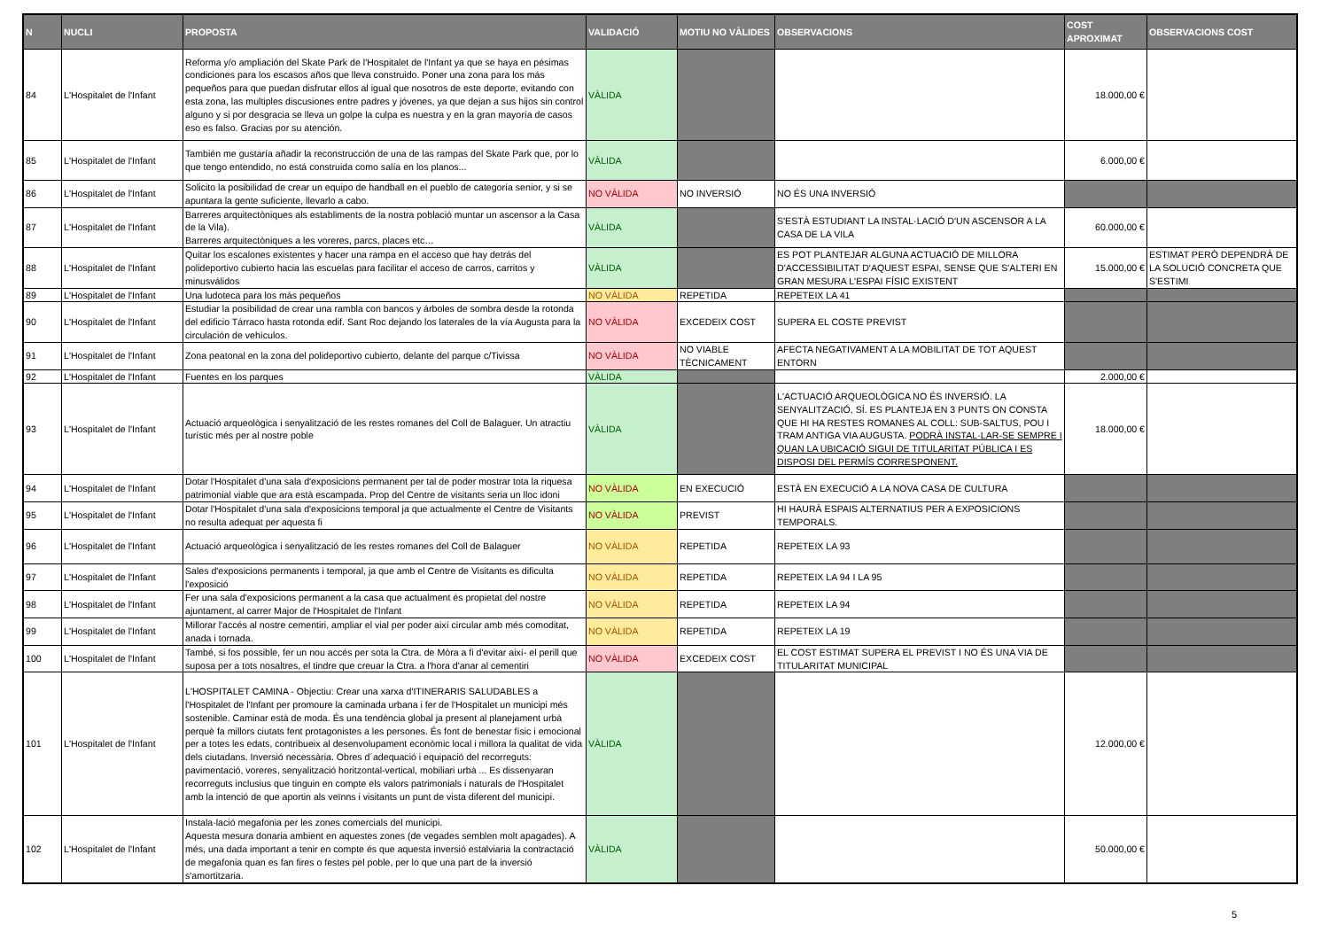| N | NUCLI | PROPOSTA | VALIDACIÓ | MOTIU NO VÀLIDES | OBSERVACIONS | COST APROXIMAT | OBSERVACIONS COST |
| --- | --- | --- | --- | --- | --- | --- | --- |
| 84 | L'Hospitalet de l'Infant | Reforma y/o ampliación del Skate Park de l'Hospitalet de l'Infant ya que se haya en pésimas condiciones para los escasos años que lleva construido. Poner una zona para los más pequeños para que puedan disfrutar ellos al igual que nosotros de este deporte, evitando con esta zona, las multiples discusiones entre padres y jóvenes, ya que dejan a sus hijos sin control alguno y si por desgracia se lleva un golpe la culpa es nuestra y en la gran mayoría de casos eso es falso. Gracias por su atención. | VÀLIDA | | | 18.000,00 € | |
| 85 | L'Hospitalet de l'Infant | También me gustaría añadir la reconstrucción de una de las rampas del Skate Park que, por lo que tengo entendido, no está construida como salía en los planos... | VÀLIDA | | | 6.000,00 € | |
| 86 | L'Hospitalet de l'Infant | Solicito la posibilidad de crear un equipo de handball en el pueblo de categoría senior, y si se apuntara la gente suficiente, llevarlo a cabo. | NO VÀLIDA | NO INVERSIÓ | NO ÉS UNA INVERSIÓ | | |
| 87 | L'Hospitalet de l'Infant | Barreres arquitectòniques als establiments de la nostra població muntar un ascensor a la Casa de la Vila). Barreres arquitectòniques a les voreres, parcs, places etc… | VÀLIDA | | S'ESTÀ ESTUDIANT LA INSTAL·LACIÓ D'UN ASCENSOR A LA CASA DE LA VILA | 60.000,00 € | |
| 88 | L'Hospitalet de l'Infant | Quitar los escalones existentes y hacer una rampa en el acceso que hay detrás del polideportivo cubierto hacia las escuelas para facilitar el acceso de carros, carritos y minusválidos | VÀLIDA | | ES POT PLANTEJAR ALGUNA ACTUACIÓ DE MILLORA D'ACCESSIBILITAT D'AQUEST ESPAI, SENSE QUE S'ALTERI EN GRAN MESURA L'ESPAI FÍSIC EXISTENT | 15.000,00 € | ESTIMAT PERÒ DEPENDRÀ DE LA SOLUCIÓ CONCRETA QUE S'ESTIMI |
| 89 | L'Hospitalet de l'Infant | Una ludoteca para los más pequeños | NO VÀLIDA | REPETIDA | REPETEIX LA 41 | | |
| 90 | L'Hospitalet de l'Infant | Estudiar la posibilidad de crear una rambla con bancos y árboles de sombra desde la rotonda del edificio Tárraco hasta rotonda edif. Sant Roc dejando los laterales de la vía Augusta para la circulación de vehículos. | NO VÀLIDA | EXCEDEIX COST | SUPERA EL COSTE PREVIST | | |
| 91 | L'Hospitalet de l'Infant | Zona peatonal en la zona del polideportivo cubierto, delante del parque c/Tivissa | NO VÀLIDA | NO VIABLE TÈCNICAMENT | AFECTA NEGATIVAMENT A LA MOBILITAT DE TOT AQUEST ENTORN | | |
| 92 | L'Hospitalet de l'Infant | Fuentes en los parques | VÀLIDA | | | 2.000,00 € | |
| 93 | L'Hospitalet de l'Infant | Actuació arqueològica i senyalització de les restes romanes del Coll de Balaguer. Un atractiu turístic més per al nostre poble | VÀLIDA | | L'ACTUACIÓ ARQUEOLÒGICA NO ÉS INVERSIÓ. LA SENYALITZACIÓ, SÍ. ES PLANTEJA EN 3 PUNTS ON CONSTA QUE HI HA RESTES ROMANES AL COLL: SUB-SALTUS, POU I TRAM ANTIGA VIA AUGUSTA. PODRÀ INSTAL·LAR-SE SEMPRE I QUAN LA UBICACIÓ SIGUI DE TITULARITAT PÚBLICA I ES DISPOSI DEL PERMÍS CORRESPONENT. | 18.000,00 € | |
| 94 | L'Hospitalet de l'Infant | Dotar l'Hospitalet d'una sala d'exposicions permanent per tal de poder mostrar tota la riquesa patrimonial viable que ara està escampada. Prop del Centre de visitants seria un lloc idoni | NO VÀLIDA | EN EXECUCIÓ | ESTÀ EN EXECUCIÓ A LA NOVA CASA DE CULTURA | | |
| 95 | L'Hospitalet de l'Infant | Dotar l'Hospitalet d'una sala d'exposicions temporal ja que actualmente el Centre de Visitants no resulta adequat per aquesta fi | NO VÀLIDA | PREVIST | HI HAURÀ ESPAIS ALTERNATIUS PER A EXPOSICIONS TEMPORALS. | | |
| 96 | L'Hospitalet de l'Infant | Actuació arqueològica i senyalització de les restes romanes del Coll de Balaguer | NO VÀLIDA | REPETIDA | REPETEIX LA 93 | | |
| 97 | L'Hospitalet de l'Infant | Sales d'exposicions permanents i temporal, ja que amb el Centre de Visitants es dificulta l'exposició | NO VÀLIDA | REPETIDA | REPETEIX LA 94 I LA 95 | | |
| 98 | L'Hospitalet de l'Infant | Fer una sala d'exposicions permanent a la casa que actualment és propietat del nostre ajuntament, al carrer Major de l'Hospitalet de l'Infant | NO VÀLIDA | REPETIDA | REPETEIX LA 94 | | |
| 99 | L'Hospitalet de l'Infant | Millorar l'accés al nostre cementiri, ampliar el vial per poder així circular amb més comoditat, anada i tornada. | NO VÀLIDA | REPETIDA | REPETEIX LA 19 | | |
| 100 | L'Hospitalet de l'Infant | També, si fos possible, fer un nou accés per sota la Ctra. de Mòra a fi d'evitar així- el perill que suposa per a tots nosaltres, el tindre que creuar la Ctra. a l'hora d'anar al cementiri | NO VÀLIDA | EXCEDEIX COST | EL COST ESTIMAT SUPERA EL PREVIST I NO ÉS UNA VIA DE TITULARITAT MUNICIPAL | | |
| 101 | L'Hospitalet de l'Infant | L'HOSPITALET CAMINA - Objectiu: Crear una xarxa d'ITINERARIS SALUDABLES a l'Hospitalet de l'Infant per promoure la caminada urbana i fer de l'Hospitalet un municipi més sostenible. Caminar està de moda. És una tendència global ja present al planejament urbà perquè fa millors ciutats fent protagonistes a les persones. És font de benestar físic i emocional per a totes les edats, contribueix al desenvolupament econòmic local i millora la qualitat de vida dels ciutadans. Inversió necessària. Obres d´adequació i equipació del recorreguts: pavimentació, voreres, senyalització horitzontal-vertical, mobiliari urbà ... Es dissenyaran recorreguts inclusius que tinguin en compte els valors patrimonials i naturals de l'Hospitalet amb la intenció de que aportin als veïnns i visitants un punt de vista diferent del municipi. | VÀLIDA | | | 12.000,00 € | |
| 102 | L'Hospitalet de l'Infant | Instala·lació megafonia per les zones comercials del municipi. Aquesta mesura donaria ambient en aquestes zones (de vegades semblen molt apagades). A més, una dada important a tenir en compte és que aquesta inversió estalviaria la contractació de megafonia quan es fan fires o festes pel poble, per lo que una part de la inversió s'amortitzaria. | VÀLIDA | | | 50.000,00 € | |
5